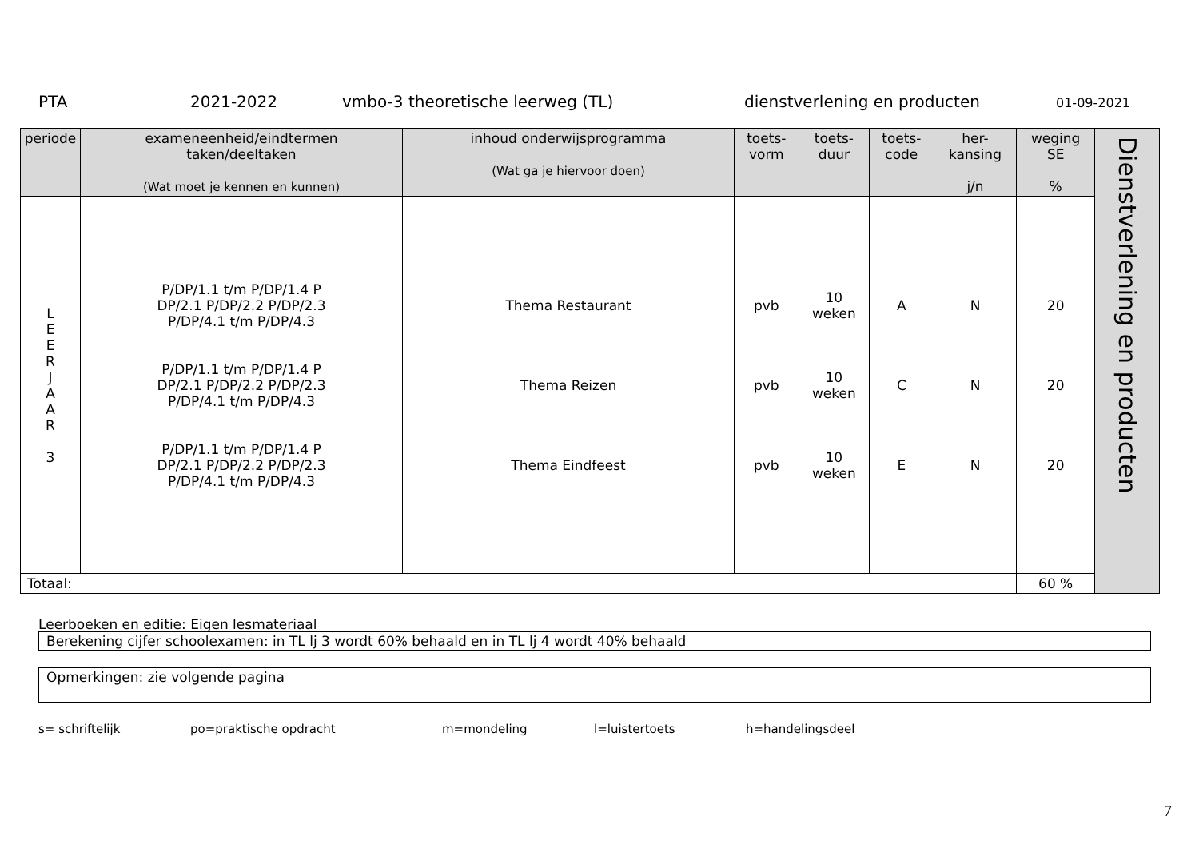PTA 2021-2022 vmbo-3 theoretische leerweg (TL) dienstverlening en producten 01-09-2021
| periode | exameneenheid/eindtermen taken/deeltaken (Wat moet je kennen en kunnen) | inhoud onderwijsprogramma (Wat ga je hiervoor doen) | toets- vorm | toets- duur | toets- code | her- kansing j/n | weging SE % | Dienstverlening en producten |
| L E E R J A A R 3 | P/DP/1.1 t/m P/DP/1.4 P DP/2.1 P/DP/2.2 P/DP/2.3 P/DP/4.1 t/m P/DP/4.3 P/DP/1.1 t/m P/DP/1.4 P DP/2.1 P/DP/2.2 P/DP/2.3 P/DP/4.1 t/m P/DP/4.3 P/DP/1.1 t/m P/DP/1.4 P DP/2.1 P/DP/2.2 P/DP/2.3 P/DP/4.1 t/m P/DP/4.3 | Thema Restaurant Thema Reizen Thema Eindfeest | pvb pvb pvb | 10 weken 10 weken 10 weken | A C E | N N N | 20 20 20 | |
| Totaal: | | | | | | | 60 % | |
Leerboeken en editie: Eigen lesmateriaal
Berekening cijfer schoolexamen: in TL lj 3 wordt 60% behaald en in TL lj 4 wordt 40% behaald
Opmerkingen: zie volgende pagina
s= schriftelijk po=praktische opdracht m=mondeling l=luistertoets h=handelingsdeel
7